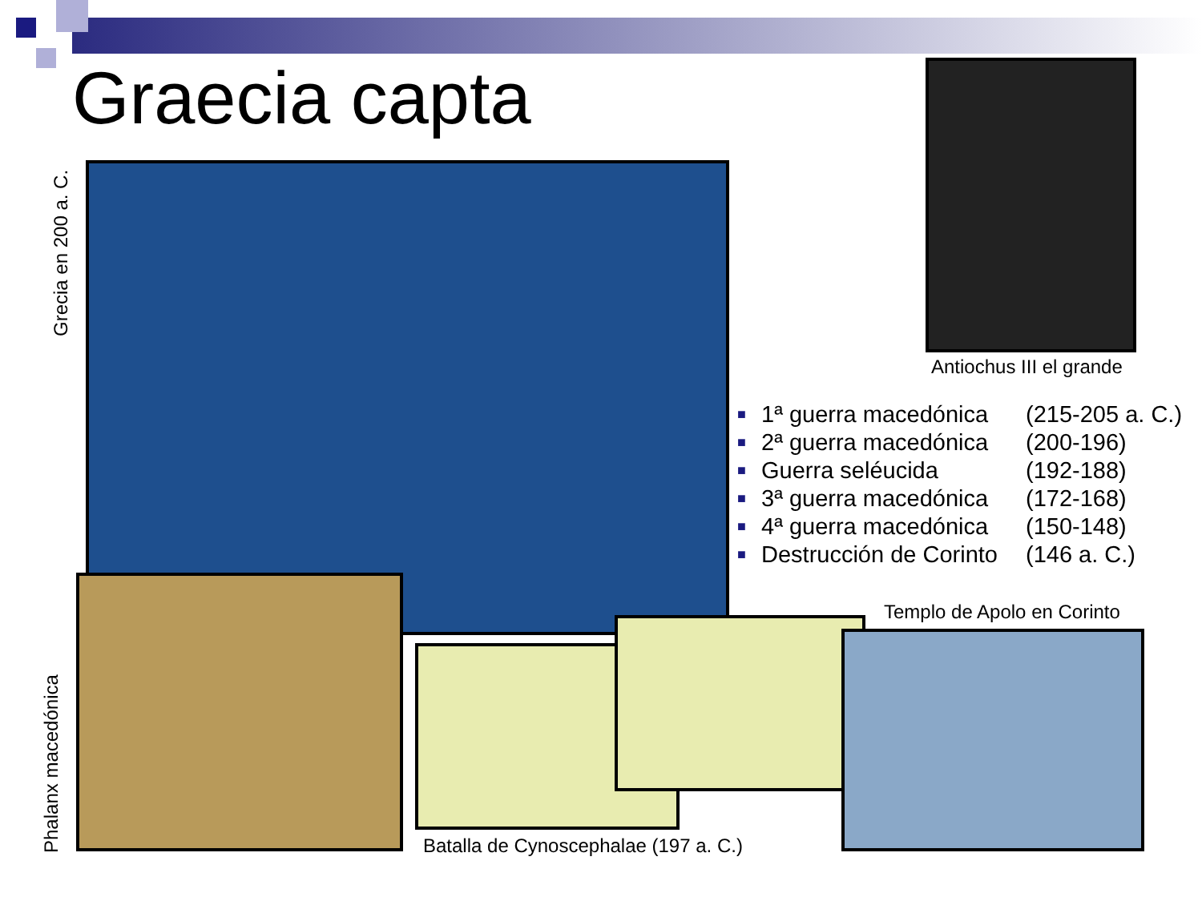Graecia capta
Grecia en 200 a. C.
Antiochus III el grande
■ 1ª guerra macedónica (215-205 a. C.)
■ 2ª guerra macedónica (200-196)
■ Guerra seléucida (192-188)
■ 3ª guerra macedónica (172-168)
■ 4ª guerra macedónica (150-148)
■ Destrucción de Corinto (146 a. C.)
Phalanx macedónica
Templo de Apolo en Corinto
Batalla de Cynoscephalae (197 a. C.)